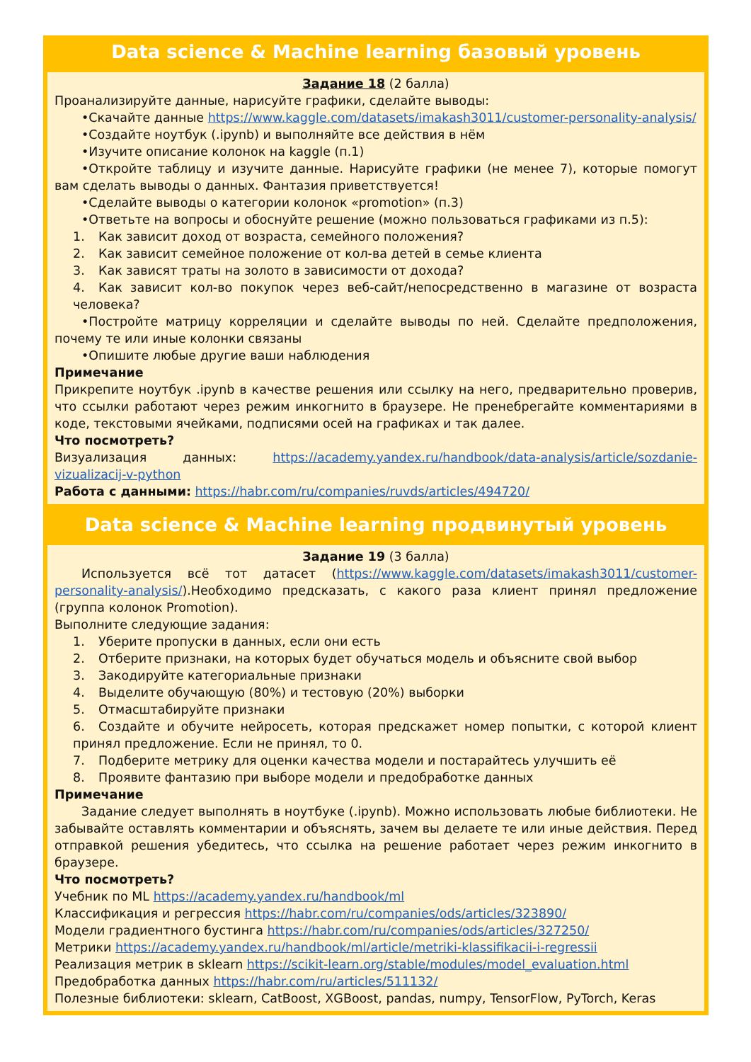Data science & Machine learning базовый уровень
Задание 18 (2 балла)
Проанализируйте данные, нарисуйте графики, сделайте выводы:
•Скачайте данные https://www.kaggle.com/datasets/imakash3011/customer-personality-analysis/
•Создайте ноутбук (.ipynb) и выполняйте все действия в нём
•Изучите описание колонок на kaggle (п.1)
•Откройте таблицу и изучите данные. Нарисуйте графики (не менее 7), которые помогут вам сделать выводы о данных. Фантазия приветствуется!
•Сделайте выводы о категории колонок «promotion» (п.3)
•Ответьте на вопросы и обоснуйте решение (можно пользоваться графиками из п.5):
1. Как зависит доход от возраста, семейного положения?
2. Как зависит семейное положение от кол-ва детей в семье клиента
3. Как зависят траты на золото в зависимости от дохода?
4. Как зависит кол-во покупок через веб-сайт/непосредственно в магазине от возраста человека?
•Постройте матрицу корреляции и сделайте выводы по ней. Сделайте предположения, почему те или иные колонки связаны
•Опишите любые другие ваши наблюдения
Примечание
Прикрепите ноутбук .ipynb в качестве решения или ссылку на него, предварительно проверив, что ссылки работают через режим инкогнито в браузере. Не пренебрегайте комментариями в коде, текстовыми ячейками, подписями осей на графиках и так далее.
Что посмотреть?
Визуализация данных: https://academy.yandex.ru/handbook/data-analysis/article/sozdanie-vizualizacij-v-python
Работа с данными: https://habr.com/ru/companies/ruvds/articles/494720/
Data science & Machine learning продвинутый уровень
Задание 19 (3 балла)
Используется всё тот датасет (https://www.kaggle.com/datasets/imakash3011/customer-personality-analysis/).Необходимо предсказать, с какого раза клиент принял предложение (группа колонок Promotion).
Выполните следующие задания:
1. Уберите пропуски в данных, если они есть
2. Отберите признаки, на которых будет обучаться модель и объясните свой выбор
3. Закодируйте категориальные признаки
4. Выделите обучающую (80%) и тестовую (20%) выборки
5. Отмасштабируйте признаки
6. Создайте и обучите нейросеть, которая предскажет номер попытки, с которой клиент принял предложение. Если не принял, то 0.
7. Подберите метрику для оценки качества модели и постарайтесь улучшить её
8. Проявите фантазию при выборе модели и предобработке данных
Примечание
Задание следует выполнять в ноутбуке (.ipynb). Можно использовать любые библиотеки. Не забывайте оставлять комментарии и объяснять, зачем вы делаете те или иные действия. Перед отправкой решения убедитесь, что ссылка на решение работает через режим инкогнито в браузере.
Что посмотреть?
Учебник по ML https://academy.yandex.ru/handbook/ml
Классификация и регрессия https://habr.com/ru/companies/ods/articles/323890/
Модели градиентного бустинга https://habr.com/ru/companies/ods/articles/327250/
Метрики https://academy.yandex.ru/handbook/ml/article/metriki-klassifikacii-i-regressii
Реализация метрик в sklearn https://scikit-learn.org/stable/modules/model_evaluation.html
Предобработка данных https://habr.com/ru/articles/511132/
Полезные библиотеки: sklearn, CatBoost, XGBoost, pandas, numpy, TensorFlow, PyTorch, Keras